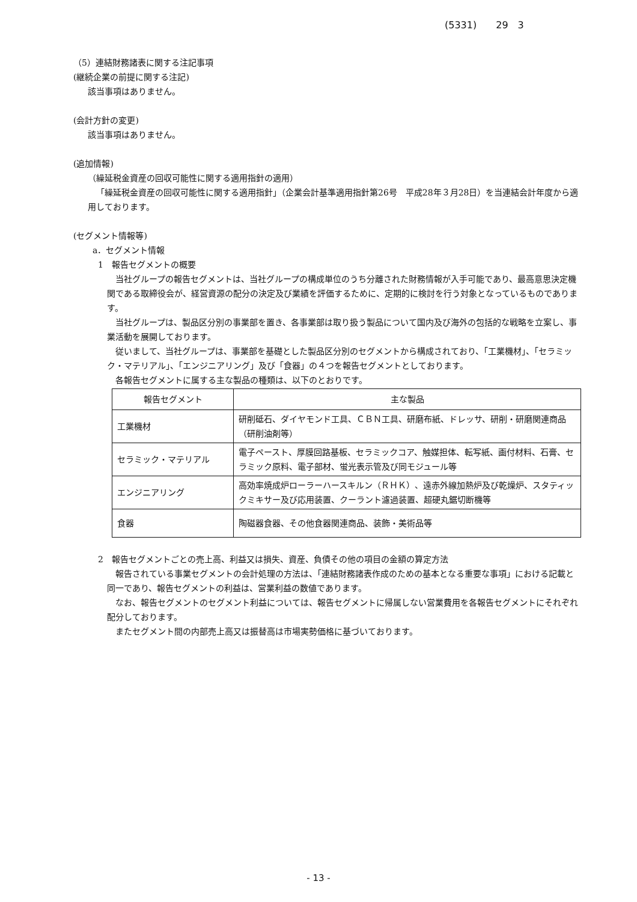(5331)　　29　3
（5）連結財務諸表に関する注記事項
(継続企業の前提に関する注記)
該当事項はありません。
(会計方針の変更)
該当事項はありません。
(追加情報)
（繰延税金資産の回収可能性に関する適用指針の適用）
「繰延税金資産の回収可能性に関する適用指針」（企業会計基準適用指針第26号　平成28年３月28日）を当連結会計年度から適用しております。
(セグメント情報等)
a．セグメント情報
1　報告セグメントの概要
当社グループの報告セグメントは、当社グループの構成単位のうち分離された財務情報が入手可能であり、最高意思決定機関である取締役会が、経営資源の配分の決定及び業績を評価するために、定期的に検討を行う対象となっているものであります。
当社グループは、製品区分別の事業部を置き、各事業部は取り扱う製品について国内及び海外の包括的な戦略を立案し、事業活動を展開しております。
従いまして、当社グループは、事業部を基礎とした製品区分別のセグメントから構成されており、「工業機材」、「セラミック・マテリアル」、「エンジニアリング」及び「食器」の４つを報告セグメントとしております。
各報告セグメントに属する主な製品の種類は、以下のとおりです。
| 報告セグメント | 主な製品 |
| 工業機材 | 研削砥石、ダイヤモンド工具、ＣＢＮ工具、研磨布紙、ドレッサ、研削・研磨関連商品（研削油剤等） |
| セラミック・マテリアル | 電子ペースト、厚膜回路基板、セラミックコア、触媒担体、転写紙、画付材料、石膏、セラミック原料、電子部材、蛍光表示管及び同モジュール等 |
| エンジニアリング | 高効率焼成炉ローラーハースキルン（ＲＨＫ）、遠赤外線加熱炉及び乾燥炉、スタティックミキサー及び応用装置、クーラント濾過装置、超硬丸鋸切断機等 |
| 食器 | 陶磁器食器、その他食器関連商品、装飾・美術品等 |
2　報告セグメントごとの売上高、利益又は損失、資産、負債その他の項目の金額の算定方法
報告されている事業セグメントの会計処理の方法は、「連結財務諸表作成のための基本となる重要な事項」における記載と同一であり、報告セグメントの利益は、営業利益の数値であります。
なお、報告セグメントのセグメント利益については、報告セグメントに帰属しない営業費用を各報告セグメントにそれぞれ配分しております。
またセグメント間の内部売上高又は振替高は市場実勢価格に基づいております。
- 13 -